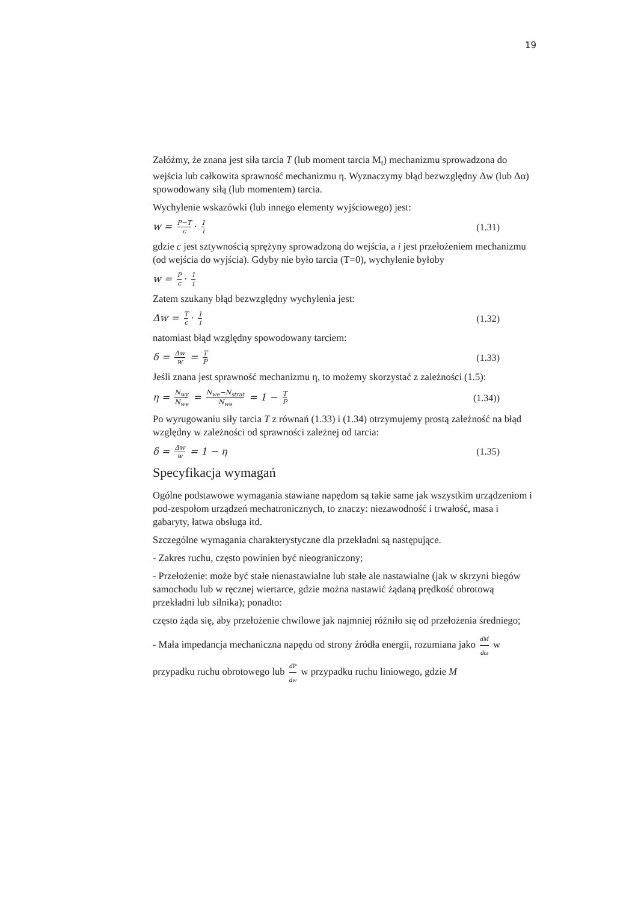19
Załóżmy, że znana jest siła tarcia T (lub moment tarcia M<sub>t</sub>) mechanizmu sprowadzona do wejścia lub całkowita sprawność mechanizmu η. Wyznaczymy błąd bezwzględny Δw (lub Δα) spowodowany siłą (lub momentem) tarcia.
Wychylenie wskazówki (lub innego elementy wyjściowego) jest:
w = P−T c · 1 i (1.31)
gdzie c jest sztywnością sprężyny sprowadzoną do wejścia, a i jest przełożeniem mechanizmu (od wejścia do wyjścia). Gdyby nie było tarcia (T=0), wychylenie byłoby
w = P c · 1 i
Zatem szukany błąd bezwzględny wychylenia jest:
Δw = T c · 1 i (1.32)
natomiast błąd względny spowodowany tarciem:
δ = Δw w = T P (1.33)
Jeśli znana jest sprawność mechanizmu η, to możemy skorzystać z zależności (1.5):
η = N<sub>wy</sub> N<sub>we</sub> = N<sub>we</sub>−N<sub>strat</sub> N<sub>we</sub> = 1 − T P (1.34))
Po wyrugowaniu siły tarcia T z równań (1.33) i (1.34) otrzymujemy prostą zależność na błąd względny w zależności od sprawności zależnej od tarcia:
δ = Δw w = 1 − η (1.35)
Specyfikacja wymagań
Ogólne podstawowe wymagania stawiane napędom są takie same jak wszystkim urządzeniom i pod-zespołom urządzeń mechatronicznych, to znaczy: niezawodność i trwałość, masa i gabaryty, łatwa obsługa itd.
Szczególne wymagania charakterystyczne dla przekładni są następujące.
- Zakres ruchu, często powinien być nieograniczony;
- Przełożenie: może być stałe nienastawialne lub stałe ale nastawialne (jak w skrzyni biegów samochodu lub w ręcznej wiertarce, gdzie można nastawić żądaną prędkość obrotową przekładni lub silnika); ponadto:
często żąda się, aby przełożenie chwilowe jak najmniej różniło się od przełożenia średniego;
- Mała impedancja mechaniczna napędu od strony źródła energii, rozumiana jako dM dω w przypadku ruchu obrotowego lub dP dw w przypadku ruchu liniowego, gdzie M